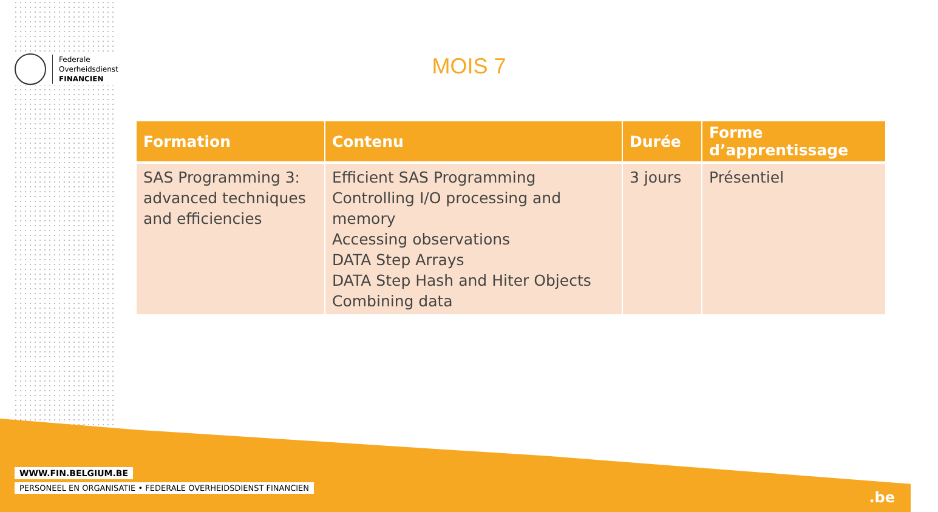Federale
Overheidsdienst
FINANCIEN
MOIS 7
| Formation | Contenu | Durée | Forme d’apprentissage |
| --- | --- | --- | --- |
| SAS Programming 3: advanced techniques and efficiencies | Efficient SAS Programming Controlling I/O processing and memory Accessing observations DATA Step Arrays DATA Step Hash and Hiter Objects Combining data | 3 jours | Présentiel |
WWW.FIN.BELGIUM.BE
PERSONEEL EN ORGANISATIE • FEDERALE OVERHEIDSDIENST FINANCIEN
.be